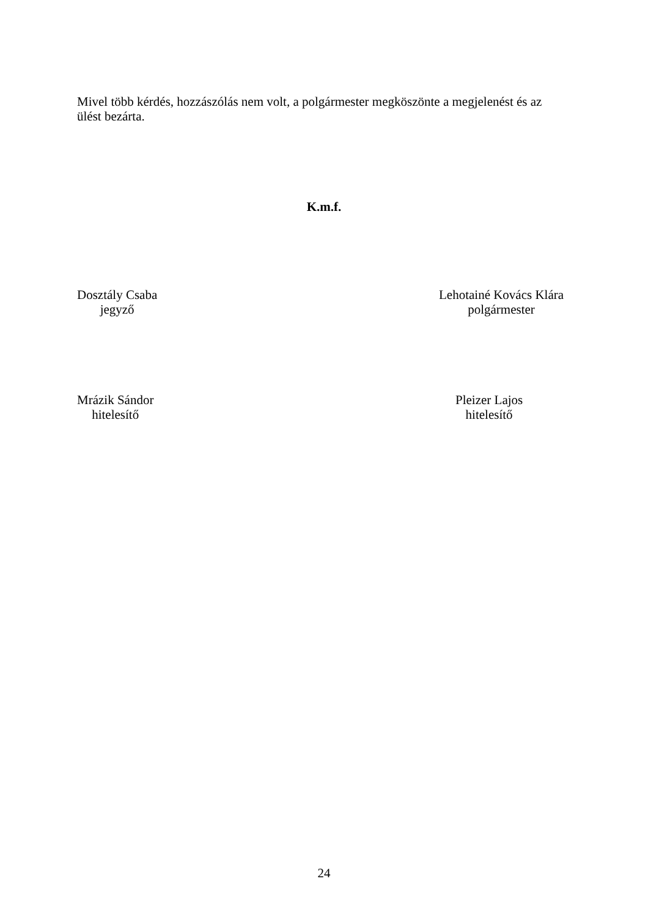Mivel több kérdés, hozzászólás nem volt, a polgármester megköszönte a megjelenést és az ülést bezárta.
K.m.f.
Dosztály Csaba
jegyző
Lehotainé Kovács Klára
polgármester
Mrázik Sándor
hitelesítő
Pleizer Lajos
hitelesítő
24